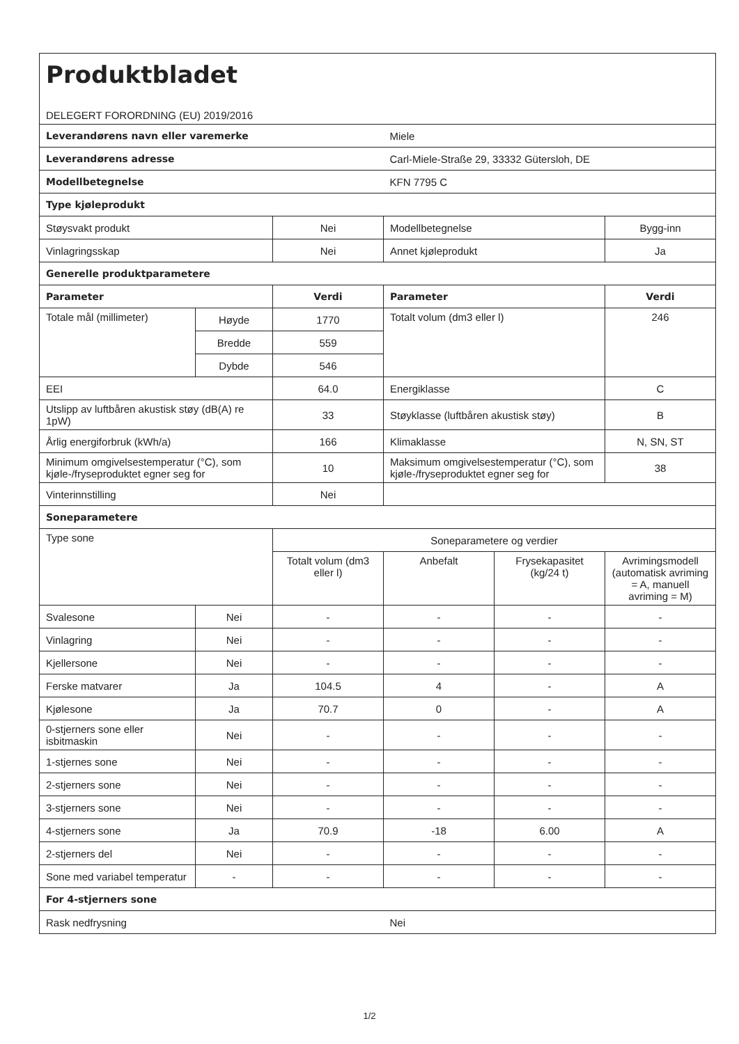| Produktbladet DELEGERT FORORDNING (EU) 2019/2016 | | | | | |
| Leverandørens navn eller varemerke | | | Miele | | |
| Leverandørens adresse | | | Carl-Miele-Straße 29, 33332 Gütersloh, DE | | |
| Modellbetegnelse | | | KFN 7795 C | | |
| Type kjøleprodukt | | | | | |
| Støysvakt produkt | | Nei | Modellbetegnelse | | Bygg-inn |
| Vinlagringsskap | | Nei | Annet kjøleprodukt | | Ja |
| Generelle produktparametere | | | | | |
| Parameter | | Verdi | Parameter | | Verdi |
| Totale mål (millimeter) | Høyde | 1770 | Totalt volum (dm3 eller l) | | 246 |
| | Bredde | 559 | | | |
| | Dybde | 546 | | | |
| EEI | | 64.0 | Energiklasse | | C |
| Utslipp av luftbåren akustisk støy (dB(A) re 1pW) | | 33 | Støyklasse (luftbåren akustisk støy) | | B |
| Årlig energiforbruk (kWh/a) | | 166 | Klimaklasse | | N, SN, ST |
| Minimum omgivelsestemperatur (°C), som kjøle-/fryseproduktet egner seg for | | 10 | Maksimum omgivelsestemperatur (°C), som kjøle-/fryseproduktet egner seg for | | 38 |
| Vinterinnstilling | | Nei | | | |
| Soneparametere | | | | | |
| Type sone | | Soneparametere og verdier | | | |
| | | Totalt volum (dm3 eller l) | Anbefalt | Frysekapasitet (kg/24 t) | Avrimingsmodell (automatisk avriming = A, manuell avriming = M) |
| Svalesone | Nei | - | - | - | - |
| Vinlagring | Nei | - | - | - | - |
| Kjellersone | Nei | - | - | - | - |
| Ferske matvarer | Ja | 104.5 | 4 | - | A |
| Kjølesone | Ja | 70.7 | 0 | - | A |
| 0-stjerners sone eller isbitmaskin | Nei | - | - | - | - |
| 1-stjernes sone | Nei | - | - | - | - |
| 2-stjerners sone | Nei | - | - | - | - |
| 3-stjerners sone | Nei | - | - | - | - |
| 4-stjerners sone | Ja | 70.9 | -18 | 6.00 | A |
| 2-stjerners del | Nei | - | - | - | - |
| Sone med variabel temperatur | - | - | - | - | - |
| For 4-stjerners sone | | | | | |
| Rask nedfrysning | | | Nei | | |
1/2